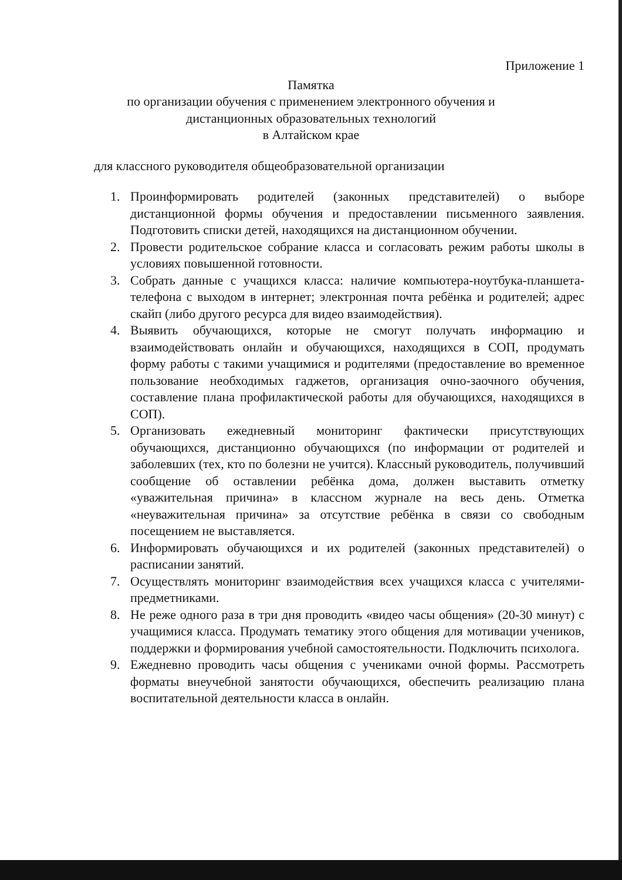Приложение 1
Памятка
по организации обучения с применением электронного обучения и
дистанционных образовательных технологий
в Алтайском крае
для классного руководителя общеобразовательной организации
1. Проинформировать родителей (законных представителей) о выборе дистанционной формы обучения и предоставлении письменного заявления. Подготовить списки детей, находящихся на дистанционном обучении.
2. Провести родительское собрание класса и согласовать режим работы школы в условиях повышенной готовности.
3. Собрать данные с учащихся класса: наличие компьютера-ноутбука-планшета-телефона с выходом в интернет; электронная почта ребёнка и родителей; адрес скайп (либо другого ресурса для видео взаимодействия).
4. Выявить обучающихся, которые не смогут получать информацию и взаимодействовать онлайн и обучающихся, находящихся в СОП, продумать форму работы с такими учащимися и родителями (предоставление во временное пользование необходимых гаджетов, организация очно-заочного обучения, составление плана профилактической работы для обучающихся, находящихся в СОП).
5. Организовать ежедневный мониторинг фактически присутствующих обучающихся, дистанционно обучающихся (по информации от родителей и заболевших (тех, кто по болезни не учится). Классный руководитель, получивший сообщение об оставлении ребёнка дома, должен выставить отметку «уважительная причина» в классном журнале на весь день. Отметка «неуважительная причина» за отсутствие ребёнка в связи со свободным посещением не выставляется.
6. Информировать обучающихся и их родителей (законных представителей) о расписании занятий.
7. Осуществлять мониторинг взаимодействия всех учащихся класса с учителями-предметниками.
8. Не реже одного раза в три дня проводить «видео часы общения» (20-30 минут) с учащимися класса. Продумать тематику этого общения для мотивации учеников, поддержки и формирования учебной самостоятельности. Подключить психолога.
9. Ежедневно проводить часы общения с учениками очной формы. Рассмотреть форматы внеучебной занятости обучающихся, обеспечить реализацию плана воспитательной деятельности класса в онлайн.